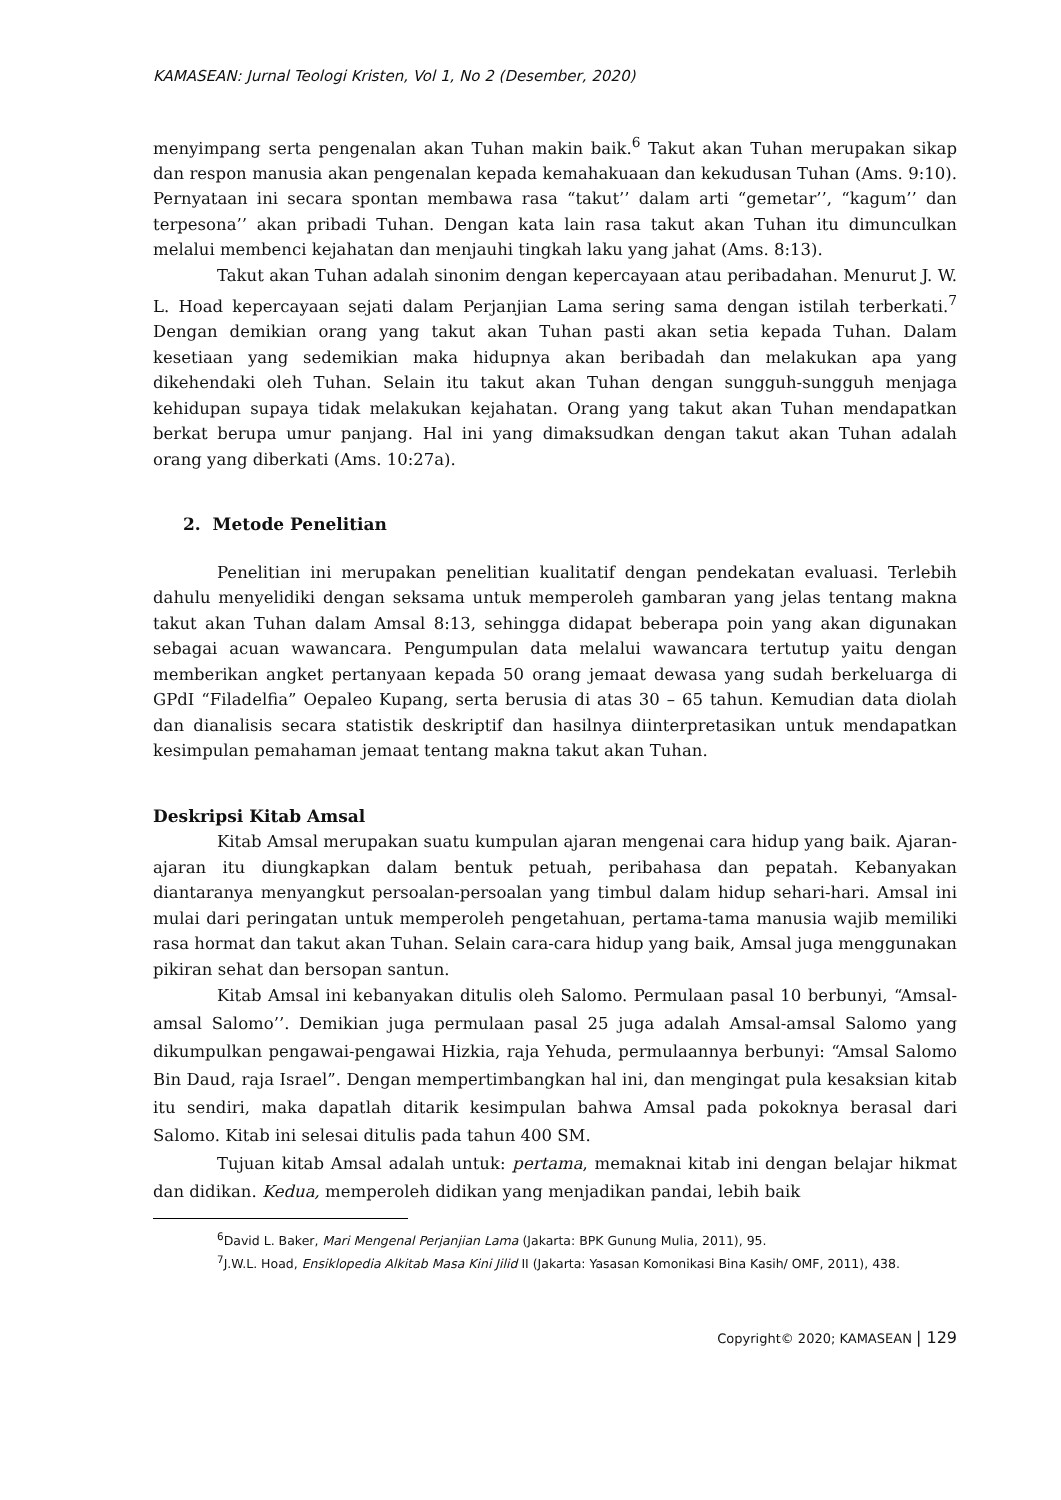KAMASEAN: Jurnal Teologi Kristen, Vol 1, No 2 (Desember, 2020)
menyimpang serta pengenalan akan Tuhan makin baik.<sup>6</sup> Takut akan Tuhan merupakan sikap dan respon manusia akan pengenalan kepada kemahakuaan dan kekudusan Tuhan (Ams. 9:10). Pernyataan ini secara spontan membawa rasa “takut’’ dalam arti “gemetar’’, “kagum’’ dan terpesona’’ akan pribadi Tuhan. Dengan kata lain rasa takut akan Tuhan itu dimunculkan melalui membenci kejahatan dan menjauhi tingkah laku yang jahat (Ams. 8:13).
Takut akan Tuhan adalah sinonim dengan kepercayaan atau peribadahan. Menurut J. W. L. Hoad kepercayaan sejati dalam Perjanjian Lama sering sama dengan istilah terberkati.<sup>7</sup> Dengan demikian orang yang takut akan Tuhan pasti akan setia kepada Tuhan. Dalam kesetiaan yang sedemikian maka hidupnya akan beribadah dan melakukan apa yang dikehendaki oleh Tuhan. Selain itu takut akan Tuhan dengan sungguh-sungguh menjaga kehidupan supaya tidak melakukan kejahatan. Orang yang takut akan Tuhan mendapatkan berkat berupa umur panjang. Hal ini yang dimaksudkan dengan takut akan Tuhan adalah orang yang diberkati (Ams. 10:27a).
2. Metode Penelitian
Penelitian ini merupakan penelitian kualitatif dengan pendekatan evaluasi. Terlebih dahulu menyelidiki dengan seksama untuk memperoleh gambaran yang jelas tentang makna takut akan Tuhan dalam Amsal 8:13, sehingga didapat beberapa poin yang akan digunakan sebagai acuan wawancara. Pengumpulan data melalui wawancara tertutup yaitu dengan memberikan angket pertanyaan kepada 50 orang jemaat dewasa yang sudah berkeluarga di GPdI “Filadelfia” Oepaleo Kupang, serta berusia di atas 30 – 65 tahun. Kemudian data diolah dan dianalisis secara statistik deskriptif dan hasilnya diinterpretasikan untuk mendapatkan kesimpulan pemahaman jemaat tentang makna takut akan Tuhan.
Deskripsi Kitab Amsal
Kitab Amsal merupakan suatu kumpulan ajaran mengenai cara hidup yang baik. Ajaran-ajaran itu diungkapkan dalam bentuk petuah, peribahasa dan pepatah. Kebanyakan diantaranya menyangkut persoalan-persoalan yang timbul dalam hidup sehari-hari. Amsal ini mulai dari peringatan untuk memperoleh pengetahuan, pertama-tama manusia wajib memiliki rasa hormat dan takut akan Tuhan. Selain cara-cara hidup yang baik, Amsal juga menggunakan pikiran sehat dan bersopan santun.
Kitab Amsal ini kebanyakan ditulis oleh Salomo. Permulaan pasal 10 berbunyi, “Amsal-amsal Salomo’’. Demikian juga permulaan pasal 25 juga adalah Amsal-amsal Salomo yang dikumpulkan pengawai-pengawai Hizkia, raja Yehuda, permulaannya berbunyi: “Amsal Salomo Bin Daud, raja Israel”. Dengan mempertimbangkan hal ini, dan mengingat pula kesaksian kitab itu sendiri, maka dapatlah ditarik kesimpulan bahwa Amsal pada pokoknya berasal dari Salomo. Kitab ini selesai ditulis pada tahun 400 SM.
Tujuan kitab Amsal adalah untuk: pertama, memaknai kitab ini dengan belajar hikmat dan didikan. Kedua, memperoleh didikan yang menjadikan pandai, lebih baik
<sup>6</sup> David L. Baker, Mari Mengenal Perjanjian Lama (Jakarta: BPK Gunung Mulia, 2011), 95.
<sup>7</sup> J.W.L. Hoad, Ensiklopedia Alkitab Masa Kini Jilid II (Jakarta: Yasasan Komonikasi Bina Kasih/ OMF, 2011), 438.
Copyright© 2020; KAMASEAN | 129